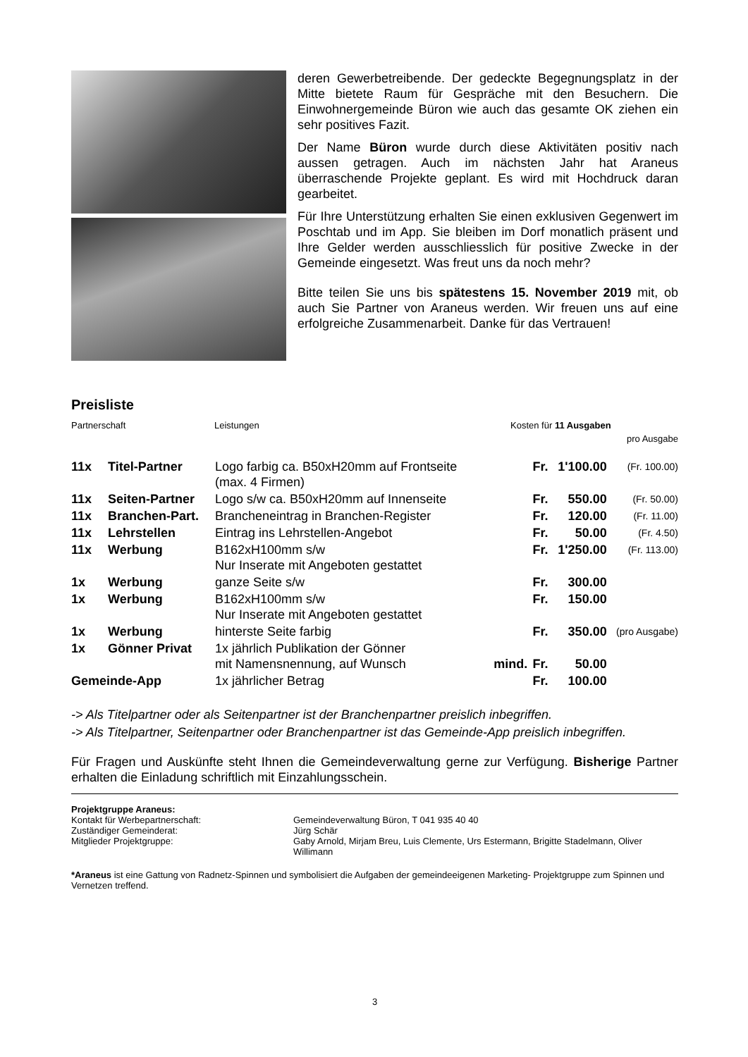deren Gewerbetreibende. Der gedeckte Begegnungsplatz in der Mitte bietete Raum für Gespräche mit den Besuchern. Die Einwohnergemeinde Büron wie auch das gesamte OK ziehen ein sehr positives Fazit.
Der Name Büron wurde durch diese Aktivitäten positiv nach aussen getragen. Auch im nächsten Jahr hat Araneus überraschende Projekte geplant. Es wird mit Hochdruck daran gearbeitet.
Für Ihre Unterstützung erhalten Sie einen exklusiven Gegenwert im Poschtab und im App. Sie bleiben im Dorf monatlich präsent und Ihre Gelder werden ausschliesslich für positive Zwecke in der Gemeinde eingesetzt. Was freut uns da noch mehr?
Bitte teilen Sie uns bis spätestens 15. November 2019 mit, ob auch Sie Partner von Araneus werden. Wir freuen uns auf eine erfolgreiche Zusammenarbeit. Danke für das Vertrauen!
Preisliste
Partnerschaft Leistungen Kosten für 11 Ausgaben
pro Ausgabe
| 11x | Titel-Partner | Logo farbig ca. B50xH20mm auf Frontseite (max. 4 Firmen) | | Fr. | 1'100.00 | (Fr. 100.00) |
| 11x | Seiten-Partner | Logo s/w ca. B50xH20mm auf Innenseite | | Fr. | 550.00 | (Fr. 50.00) |
| 11x | Branchen-Part. | Brancheneintrag in Branchen-Register | | Fr. | 120.00 | (Fr. 11.00) |
| 11x | Lehrstellen | Eintrag ins Lehrstellen-Angebot | | Fr. | 50.00 | (Fr. 4.50) |
| 11x | Werbung | B162xH100mm s/w Nur Inserate mit Angeboten gestattet | | Fr. | 1'250.00 | (Fr. 113.00) |
| 1x | Werbung | ganze Seite s/w | | Fr. | 300.00 | |
| 1x | Werbung | B162xH100mm s/w Nur Inserate mit Angeboten gestattet | | Fr. | 150.00 | |
| 1x | Werbung | hinterste Seite farbig | | Fr. | 350.00 | (pro Ausgabe) |
| 1x | Gönner Privat | 1x jährlich Publikation der Gönner mit Namensnennung, auf Wunsch | mind. | Fr. | 50.00 | |
| Gemeinde-App | | 1x jährlicher Betrag | | Fr. | 100.00 | |
-> Als Titelpartner oder als Seitenpartner ist der Branchenpartner preislich inbegriffen.
-> Als Titelpartner, Seitenpartner oder Branchenpartner ist das Gemeinde-App preislich inbegriffen.
Für Fragen und Auskünfte steht Ihnen die Gemeindeverwaltung gerne zur Verfügung. Bisherige Partner erhalten die Einladung schriftlich mit Einzahlungsschein.
Projektgruppe Araneus:
Kontakt für Werbepartnerschaft: Gemeindeverwaltung Büron, T 041 935 40 40 Zuständiger Gemeinderat: Jürg Schär Mitglieder Projektgruppe: Gaby Arnold, Mirjam Breu, Luis Clemente, Urs Estermann, Brigitte Stadelmann, Oliver Willimann
*Araneus ist eine Gattung von Radnetz-Spinnen und symbolisiert die Aufgaben der gemeindeeigenen Marketing- Projektgruppe zum Spinnen und Vernetzen treffend.
3